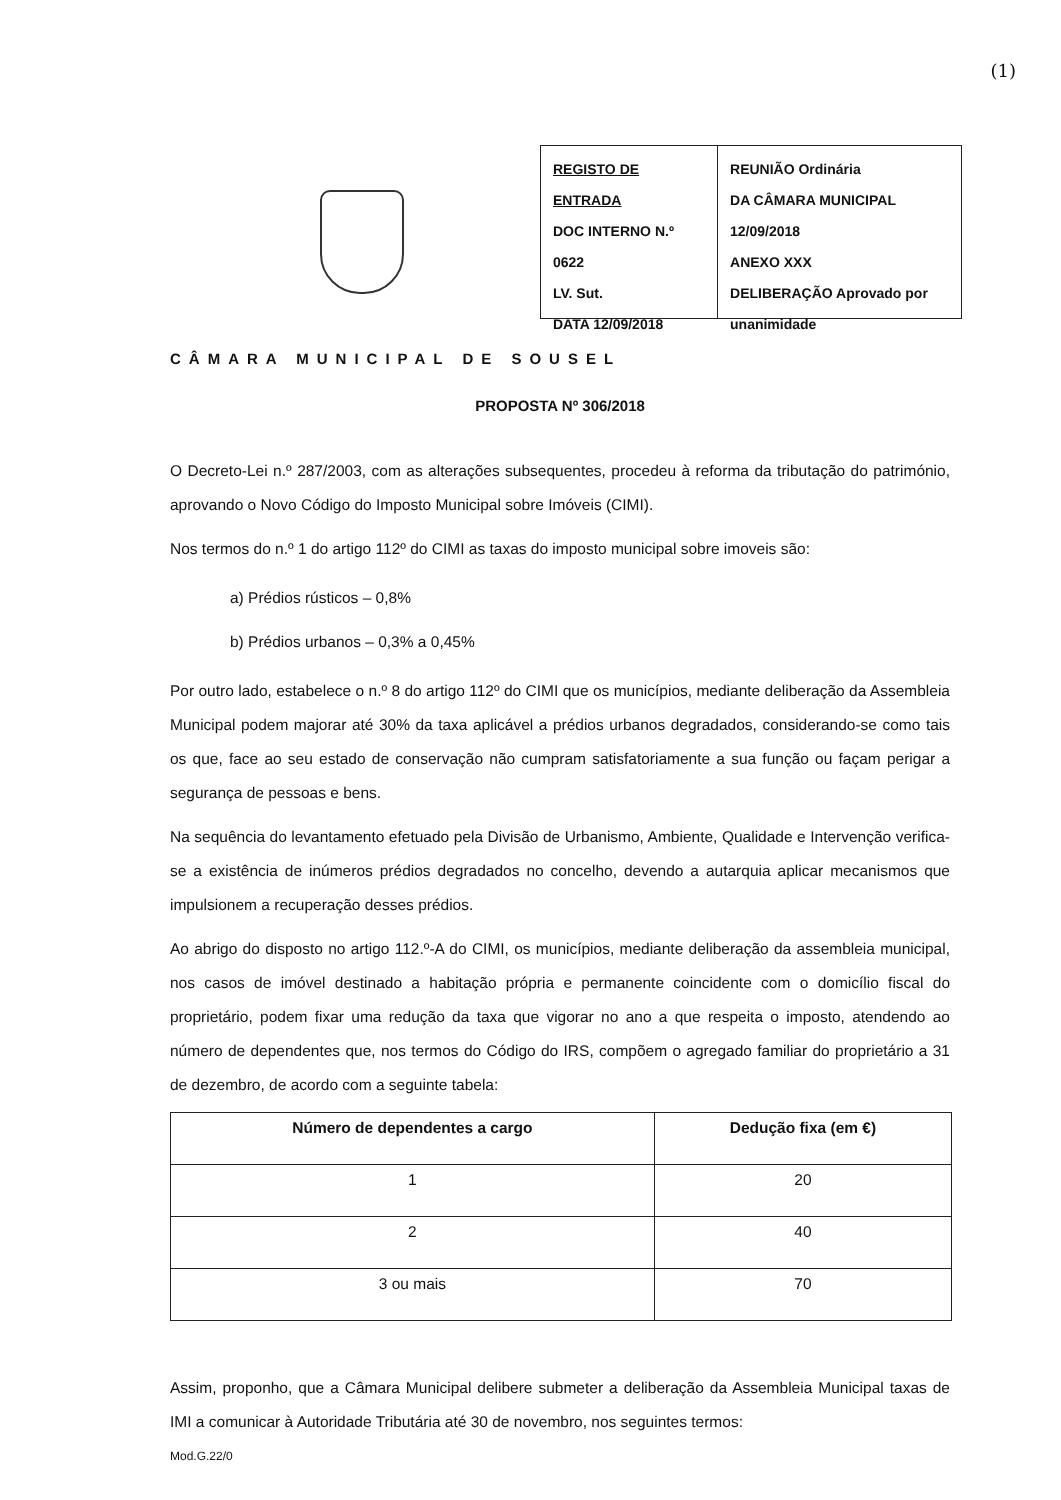(1)
REGISTO DE ENTRADA
DOC INTERNO N.º 0622
LV. Sut.
DATA 12/09/2018
REUNIÃO Ordinária
DA CÂMARA MUNICIPAL
12/09/2018
ANEXO XXX
DELIBERAÇÃO Aprovado por unanimidade
CÂMARA MUNICIPAL DE SOUSEL
PROPOSTA Nº 306/2018
O Decreto-Lei n.º 287/2003, com as alterações subsequentes, procedeu à reforma da tributação do património, aprovando o Novo Código do Imposto Municipal sobre Imóveis (CIMI).
Nos termos do n.º 1 do artigo 112º do CIMI as taxas do imposto municipal sobre imoveis são:
a) Prédios rústicos – 0,8%
b) Prédios urbanos – 0,3% a 0,45%
Por outro lado, estabelece o n.º 8 do artigo 112º do CIMI que os municípios, mediante deliberação da Assembleia Municipal podem majorar até 30% da taxa aplicável a prédios urbanos degradados, considerando-se como tais os que, face ao seu estado de conservação não cumpram satisfatoriamente a sua função ou façam perigar a segurança de pessoas e bens.
Na sequência do levantamento efetuado pela Divisão de Urbanismo, Ambiente, Qualidade e Intervenção verifica-se a existência de inúmeros prédios degradados no concelho, devendo a autarquia aplicar mecanismos que impulsionem a recuperação desses prédios.
Ao abrigo do disposto no artigo 112.º-A do CIMI, os municípios, mediante deliberação da assembleia municipal, nos casos de imóvel destinado a habitação própria e permanente coincidente com o domicílio fiscal do proprietário, podem fixar uma redução da taxa que vigorar no ano a que respeita o imposto, atendendo ao número de dependentes que, nos termos do Código do IRS, compõem o agregado familiar do proprietário a 31 de dezembro, de acordo com a seguinte tabela:
| Número de dependentes a cargo | Dedução fixa (em €) |
| --- | --- |
| 1 | 20 |
| 2 | 40 |
| 3 ou mais | 70 |
Assim, proponho, que a Câmara Municipal delibere submeter a deliberação da Assembleia Municipal taxas de IMI a comunicar à Autoridade Tributária até 30 de novembro, nos seguintes termos:
Mod.G.22/0